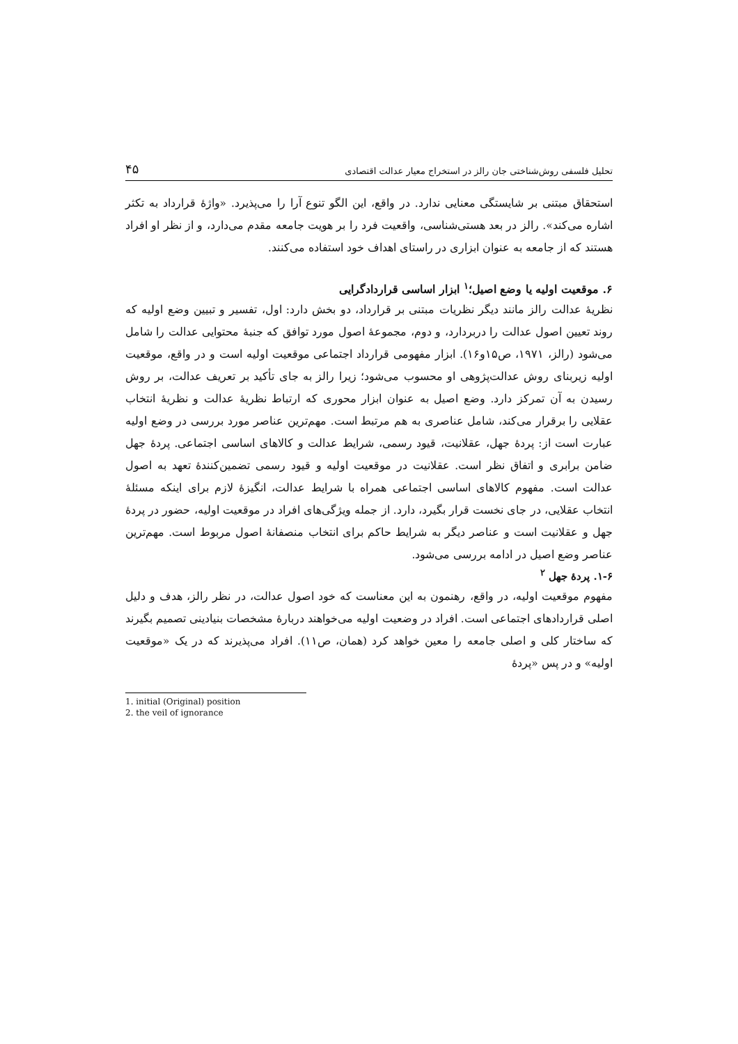تحلیل فلسفی روش‌شناختی جان رالز در استخراج معیار عدالت اقتصادی ۴۵
استحقاق مبتنی بر شایستگی معنایی ندارد. در واقع، این الگو تنوع آرا را می‌پذیرد. «واژهٔ قرارداد به تکثر اشاره می‌کند». رالز در بعد هستی‌شناسی، واقعیت فرد را بر هویت جامعه مقدم می‌دارد، و از نظر او افراد هستند که از جامعه به عنوان ابزاری در راستای اهداف خود استفاده می‌کنند.
۶. موقعیت اولیه یا وضع اصیل؛<sup>۱</sup> ابزار اساسی قراردادگرایی
نظریهٔ عدالت رالز مانند دیگر نظریات مبتنی بر قرارداد، دو بخش دارد: اول، تفسیر و تبیین وضع اولیه که روند تعیین اصول عدالت را دربردارد، و دوم، مجموعهٔ اصول مورد توافق که جنبهٔ محتوایی عدالت را شامل می‌شود (رالز، ۱۹۷۱، ص۱۵و۱۶). ابزار مفهومی قرارداد اجتماعی موقعیت اولیه است و در واقع، موقعیت اولیه زیربنای روش عدالت‌پژوهی او محسوب می‌شود؛ زیرا رالز به جای تأکید بر تعریف عدالت، بر روش رسیدن به آن تمرکز دارد. وضع اصیل به عنوان ابزار محوری که ارتباط نظریهٔ عدالت و نظریهٔ انتخاب عقلایی را برقرار می‌کند، شامل عناصری به هم مرتبط است. مهم‌ترین عناصر مورد بررسی در وضع اولیه عبارت است از: پردهٔ جهل، عقلانیت، قیود رسمی، شرایط عدالت و کالاهای اساسی اجتماعی. پردهٔ جهل ضامن برابری و اتفاق نظر است. عقلانیت در موقعیت اولیه و قیود رسمی تضمین‌کنندهٔ تعهد به اصول عدالت است. مفهوم کالاهای اساسی اجتماعی همراه با شرایط عدالت، انگیزهٔ لازم برای اینکه مسئلهٔ انتخاب عقلایی، در جای نخست قرار بگیرد، دارد. از جمله ویژگی‌های افراد در موقعیت اولیه، حضور در پردهٔ جهل و عقلانیت است و عناصر دیگر به شرایط حاکم برای انتخاب منصفانهٔ اصول مربوط است. مهم‌ترین عناصر وضع اصیل در ادامه بررسی می‌شود.
۱-۶. پردهٔ جهل <sup>۲</sup>
مفهوم موقعیت اولیه، در واقع، رهنمون به این معناست که خود اصول عدالت، در نظر رالز، هدف و دلیل اصلی قراردادهای اجتماعی است. افراد در وضعیت اولیه می‌خواهند دربارهٔ مشخصات بنیادینی تصمیم بگیرند که ساختار کلی و اصلی جامعه را معین خواهد کرد (همان، ص۱۱). افراد می‌پذیرند که در یک «موقعیت اولیه» و در پس «پردهٔ
1. initial (Original) position
2. the veil of ignorance